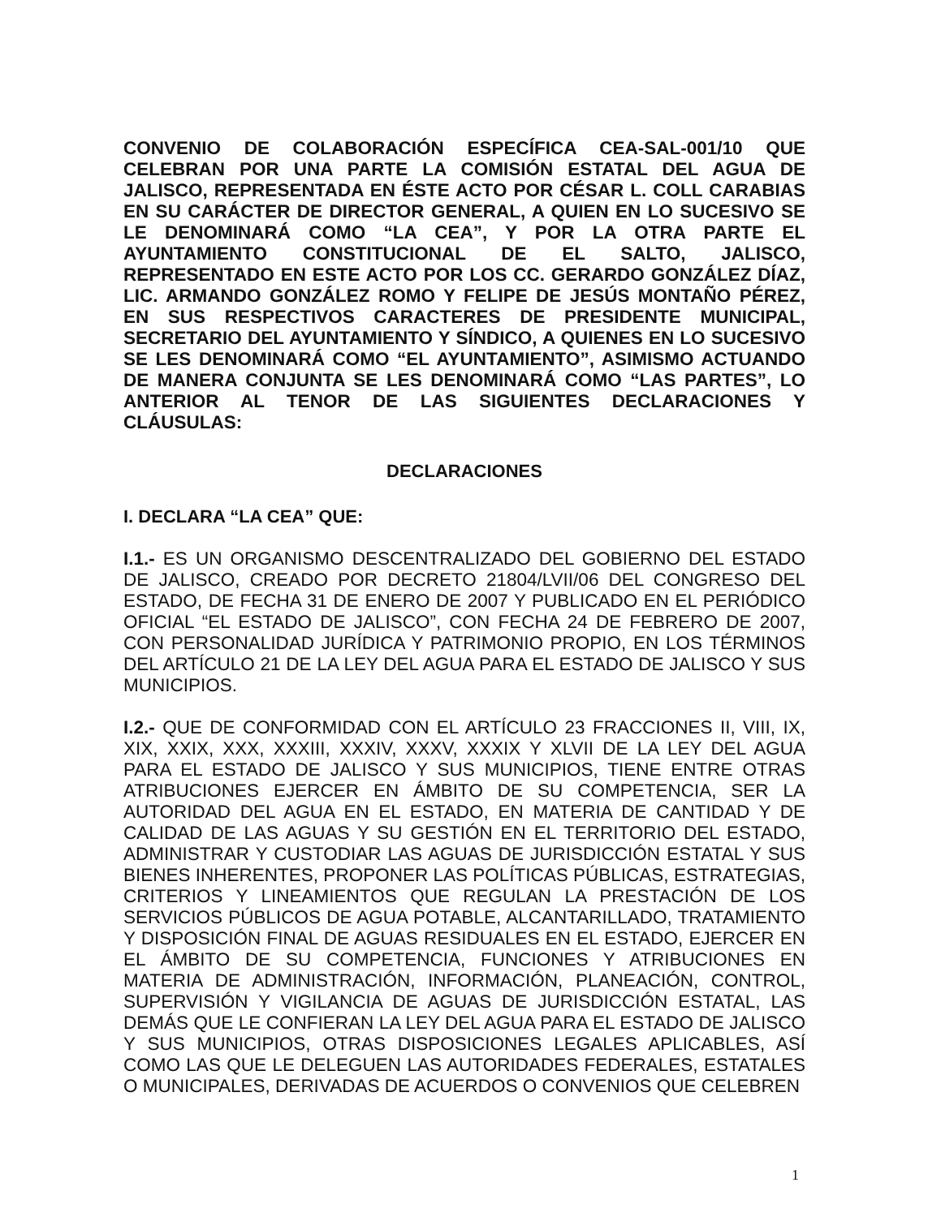CONVENIO DE COLABORACIÓN ESPECÍFICA CEA-SAL-001/10 QUE CELEBRAN POR UNA PARTE LA COMISIÓN ESTATAL DEL AGUA DE JALISCO, REPRESENTADA EN ÉSTE ACTO POR CÉSAR L. COLL CARABIAS EN SU CARÁCTER DE DIRECTOR GENERAL, A QUIEN EN LO SUCESIVO SE LE DENOMINARÁ COMO “LA CEA”, Y POR LA OTRA PARTE EL AYUNTAMIENTO CONSTITUCIONAL DE EL SALTO, JALISCO, REPRESENTADO EN ESTE ACTO POR LOS CC. GERARDO GONZÁLEZ DÍAZ, LIC. ARMANDO GONZÁLEZ ROMO Y FELIPE DE JESÚS MONTAÑO PÉREZ, EN SUS RESPECTIVOS CARACTERES DE PRESIDENTE MUNICIPAL, SECRETARIO DEL AYUNTAMIENTO Y SÍNDICO, A QUIENES EN LO SUCESIVO SE LES DENOMINARÁ COMO “EL AYUNTAMIENTO”, ASIMISMO ACTUANDO DE MANERA CONJUNTA SE LES DENOMINARÁ COMO “LAS PARTES”, LO ANTERIOR AL TENOR DE LAS SIGUIENTES DECLARACIONES Y CLÁUSULAS:
DECLARACIONES
I. DECLARA “LA CEA” QUE:
I.1.- ES UN ORGANISMO DESCENTRALIZADO DEL GOBIERNO DEL ESTADO DE JALISCO, CREADO POR DECRETO 21804/LVII/06 DEL CONGRESO DEL ESTADO, DE FECHA 31 DE ENERO DE 2007 Y PUBLICADO EN EL PERIÓDICO OFICIAL “EL ESTADO DE JALISCO”, CON FECHA 24 DE FEBRERO DE 2007, CON PERSONALIDAD JURÍDICA Y PATRIMONIO PROPIO, EN LOS TÉRMINOS DEL ARTÍCULO 21 DE LA LEY DEL AGUA PARA EL ESTADO DE JALISCO Y SUS MUNICIPIOS.
I.2.- QUE DE CONFORMIDAD CON EL ARTÍCULO 23 FRACCIONES II, VIII, IX, XIX, XXIX, XXX, XXXIII, XXXIV, XXXV, XXXIX Y XLVII DE LA LEY DEL AGUA PARA EL ESTADO DE JALISCO Y SUS MUNICIPIOS, TIENE ENTRE OTRAS ATRIBUCIONES EJERCER EN ÁMBITO DE SU COMPETENCIA, SER LA AUTORIDAD DEL AGUA EN EL ESTADO, EN MATERIA DE CANTIDAD Y DE CALIDAD DE LAS AGUAS Y SU GESTIÓN EN EL TERRITORIO DEL ESTADO, ADMINISTRAR Y CUSTODIAR LAS AGUAS DE JURISDICCIÓN ESTATAL Y SUS BIENES INHERENTES, PROPONER LAS POLÍTICAS PÚBLICAS, ESTRATEGIAS, CRITERIOS Y LINEAMIENTOS QUE REGULAN LA PRESTACIÓN DE LOS SERVICIOS PÚBLICOS DE AGUA POTABLE, ALCANTARILLADO, TRATAMIENTO Y DISPOSICIÓN FINAL DE AGUAS RESIDUALES EN EL ESTADO, EJERCER EN EL ÁMBITO DE SU COMPETENCIA, FUNCIONES Y ATRIBUCIONES EN MATERIA DE ADMINISTRACIÓN, INFORMACIÓN, PLANEACIÓN, CONTROL, SUPERVISIÓN Y VIGILANCIA DE AGUAS DE JURISDICCIÓN ESTATAL, LAS DEMÁS QUE LE CONFIERAN LA LEY DEL AGUA PARA EL ESTADO DE JALISCO Y SUS MUNICIPIOS, OTRAS DISPOSICIONES LEGALES APLICABLES, ASÍ COMO LAS QUE LE DELEGUEN LAS AUTORIDADES FEDERALES, ESTATALES O MUNICIPALES, DERIVADAS DE ACUERDOS O CONVENIOS QUE CELEBREN
1